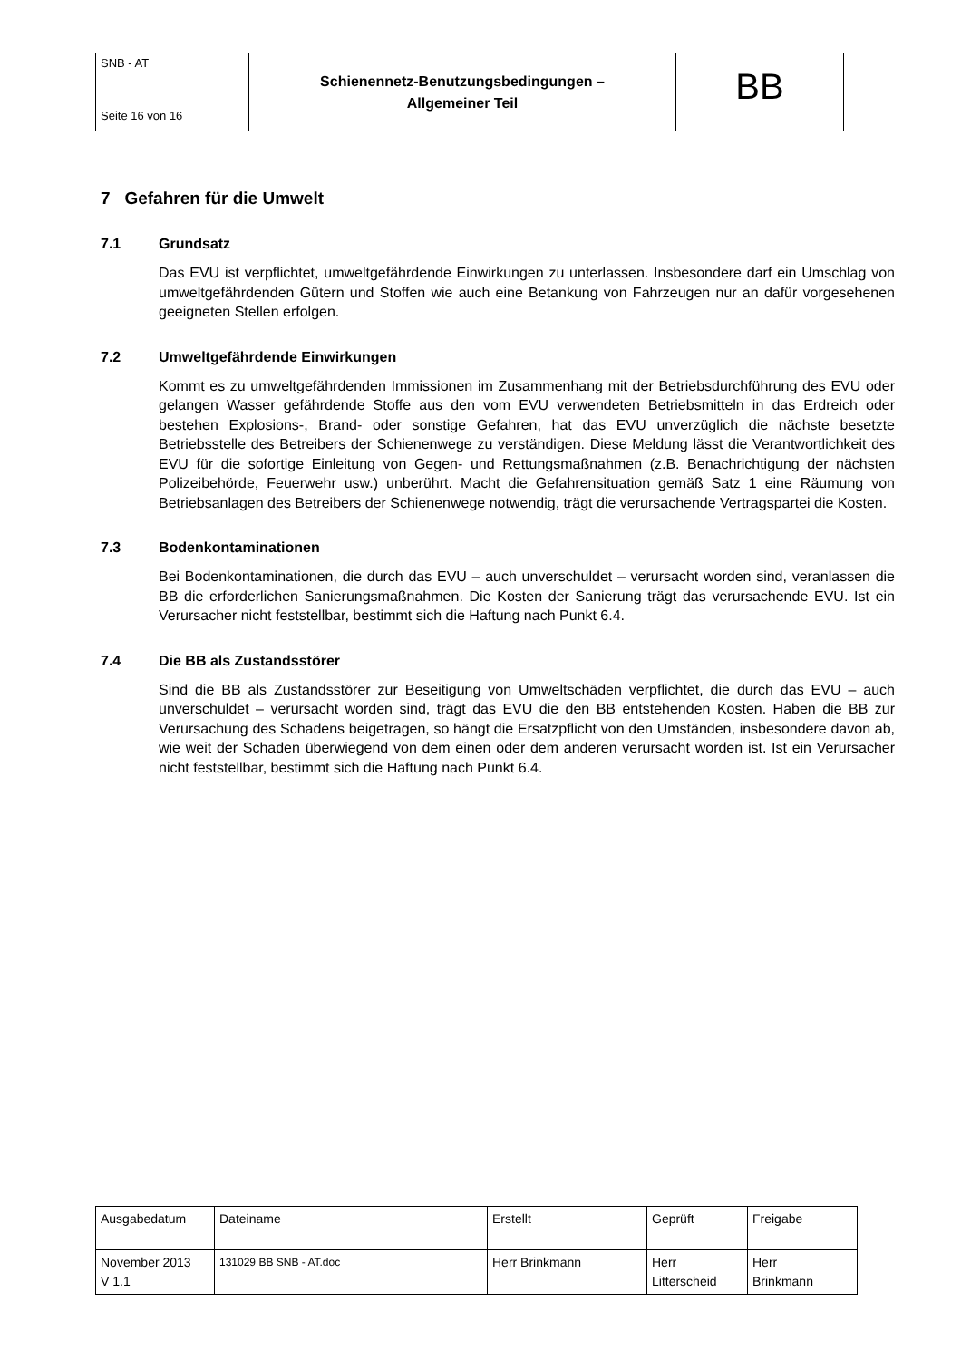| SNB - AT Seite 16 von 16 | Schienennetz-Benutzungsbedingungen – Allgemeiner Teil | BB |
7 Gefahren für die Umwelt
7.1 Grundsatz
Das EVU ist verpflichtet, umweltgefährdende Einwirkungen zu unterlassen. Insbesondere darf ein Umschlag von umweltgefährdenden Gütern und Stoffen wie auch eine Betankung von Fahrzeugen nur an dafür vorgesehenen geeigneten Stellen erfolgen.
7.2 Umweltgefährdende Einwirkungen
Kommt es zu umweltgefährdenden Immissionen im Zusammenhang mit der Betriebsdurchführung des EVU oder gelangen Wasser gefährdende Stoffe aus den vom EVU verwendeten Betriebsmitteln in das Erdreich oder bestehen Explosions-, Brand- oder sonstige Gefahren, hat das EVU unverzüglich die nächste besetzte Betriebsstelle des Betreibers der Schienenwege zu verständigen. Diese Meldung lässt die Verantwortlichkeit des EVU für die sofortige Einleitung von Gegen- und Rettungsmaßnahmen (z.B. Benachrichtigung der nächsten Polizeibehörde, Feuerwehr usw.) unberührt. Macht die Gefahrensituation gemäß Satz 1 eine Räumung von Betriebsanlagen des Betreibers der Schienenwege notwendig, trägt die verursachende Vertragspartei die Kosten.
7.3 Bodenkontaminationen
Bei Bodenkontaminationen, die durch das EVU – auch unverschuldet – verursacht worden sind, veranlassen die BB die erforderlichen Sanierungsmaßnahmen. Die Kosten der Sanierung trägt das verursachende EVU. Ist ein Verursacher nicht feststellbar, bestimmt sich die Haftung nach Punkt 6.4.
7.4 Die BB als Zustandsstörer
Sind die BB als Zustandsstörer zur Beseitigung von Umweltschäden verpflichtet, die durch das EVU – auch unverschuldet – verursacht worden sind, trägt das EVU die den BB entstehenden Kosten. Haben die BB zur Verursachung des Schadens beigetragen, so hängt die Ersatzpflicht von den Umständen, insbesondere davon ab, wie weit der Schaden überwiegend von dem einen oder dem anderen verursacht worden ist. Ist ein Verursacher nicht feststellbar, bestimmt sich die Haftung nach Punkt 6.4.
| Ausgabedatum | Dateiname | Erstellt | Geprüft | Freigabe |
| November 2013 V 1.1 | 131029 BB SNB - AT.doc | Herr Brinkmann | Herr Litterscheid | Herr Brinkmann |